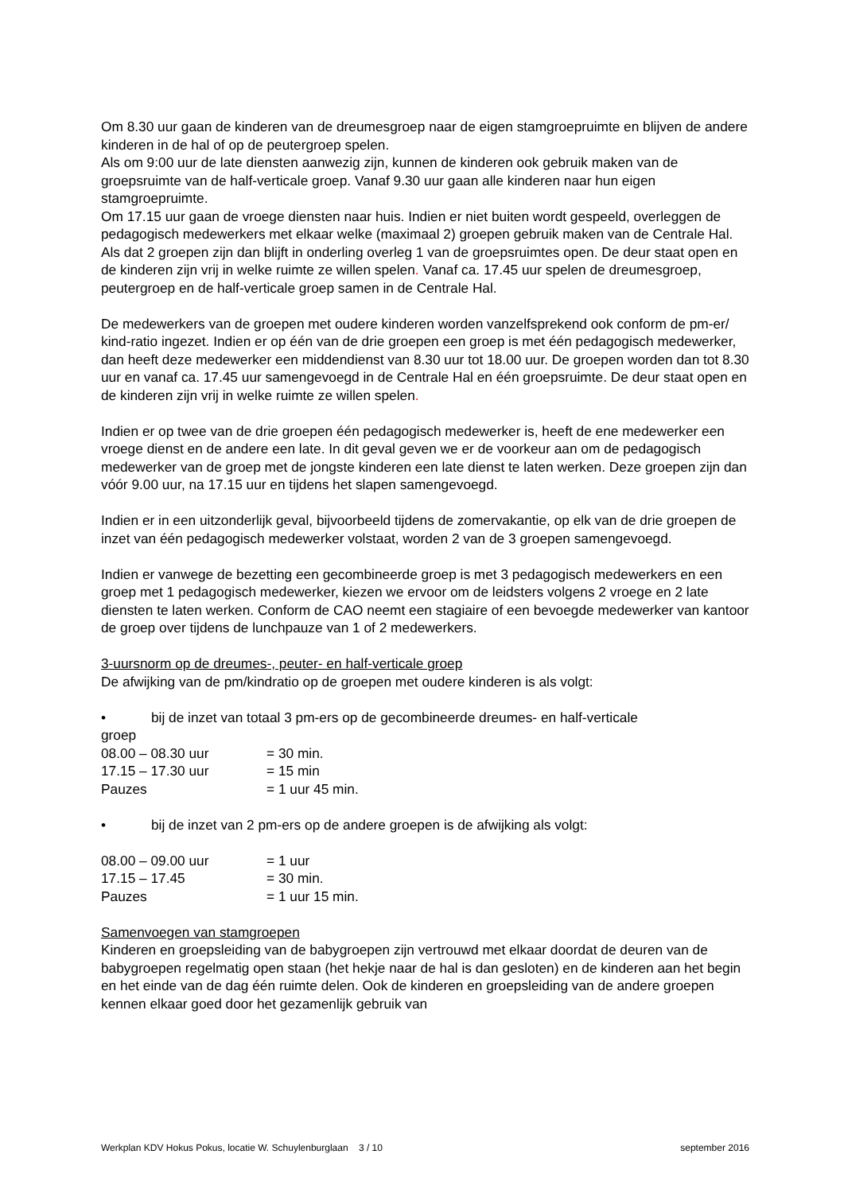Om 8.30 uur gaan de kinderen van de dreumesgroep naar de eigen stamgroepruimte en blijven de andere kinderen in de hal of op de peutergroep spelen.
Als om 9:00 uur de late diensten aanwezig zijn, kunnen de kinderen ook gebruik maken van de groepsruimte van de half-verticale groep. Vanaf 9.30 uur gaan alle kinderen naar hun eigen stamgroepruimte.
Om 17.15 uur gaan de vroege diensten naar huis. Indien er niet buiten wordt gespeeld, overleggen de pedagogisch medewerkers met elkaar welke (maximaal 2) groepen gebruik maken van de Centrale Hal. Als dat 2 groepen zijn dan blijft in onderling overleg 1 van de groepsruimtes open. De deur staat open en de kinderen zijn vrij in welke ruimte ze willen spelen. Vanaf ca. 17.45 uur spelen de dreumesgroep, peutergroep en de half-verticale groep samen in de Centrale Hal.
De medewerkers van de groepen met oudere kinderen worden vanzelfsprekend ook conform de pm-er/ kind-ratio ingezet. Indien er op één van de drie groepen een groep is met één pedagogisch medewerker, dan heeft deze medewerker een middendienst van 8.30 uur tot 18.00 uur. De groepen worden dan tot 8.30 uur en vanaf ca. 17.45 uur samengevoegd in de Centrale Hal en één groepsruimte. De deur staat open en de kinderen zijn vrij in welke ruimte ze willen spelen.
Indien er op twee van de drie groepen één pedagogisch medewerker is, heeft de ene medewerker een vroege dienst en de andere een late. In dit geval geven we er de voorkeur aan om de pedagogisch medewerker van de groep met de jongste kinderen een late dienst te laten werken. Deze groepen zijn dan vóór 9.00 uur, na 17.15 uur en tijdens het slapen samengevoegd.
Indien er in een uitzonderlijk geval, bijvoorbeeld tijdens de zomervakantie, op elk van de drie groepen de inzet van één pedagogisch medewerker volstaat, worden 2 van de 3 groepen samengevoegd.
Indien er vanwege de bezetting een gecombineerde groep is met 3 pedagogisch medewerkers en een groep met 1 pedagogisch medewerker, kiezen we ervoor om de leidsters volgens 2 vroege en 2 late diensten te laten werken. Conform de CAO neemt een stagiaire of een bevoegde medewerker van kantoor de groep over tijdens de lunchpauze van 1 of 2 medewerkers.
3-uursnorm op de dreumes-, peuter- en half-verticale groep
De afwijking van de pm/kindratio op de groepen met oudere kinderen is als volgt:
• bij de inzet van totaal 3 pm-ers op de gecombineerde dreumes- en half-verticale
groep
08.00 – 08.30 uur = 30 min.
17.15 – 17.30 uur = 15 min
Pauzes = 1 uur 45 min.
• bij de inzet van 2 pm-ers op de andere groepen is de afwijking als volgt:
08.00 – 09.00 uur = 1 uur
17.15 – 17.45 = 30 min.
Pauzes = 1 uur 15 min.
Samenvoegen van stamgroepen
Kinderen en groepsleiding van de babygroepen zijn vertrouwd met elkaar doordat de deuren van de babygroepen regelmatig open staan (het hekje naar de hal is dan gesloten) en de kinderen aan het begin en het einde van de dag één ruimte delen. Ook de kinderen en groepsleiding van de andere groepen kennen elkaar goed door het gezamenlijk gebruik van
Werkplan KDV Hokus Pokus, locatie W. Schuylenburglaan 3 / 10 september 2016